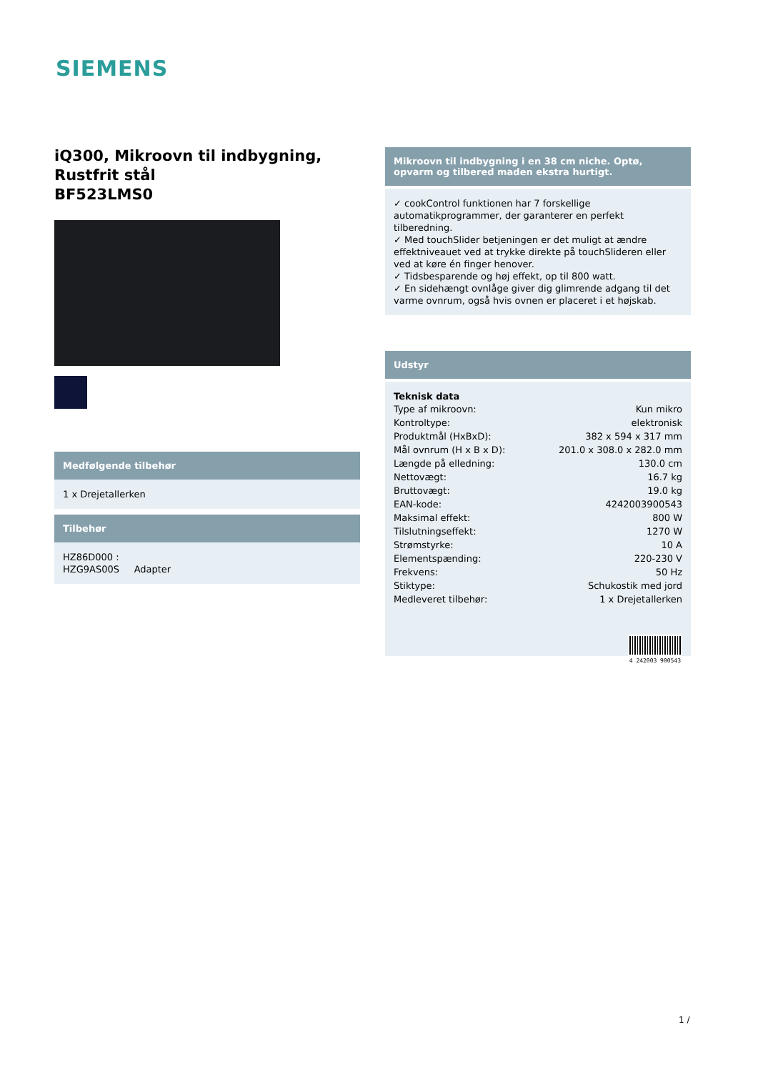SIEMENS
iQ300, Mikroovn til indbygning, Rustfrit stål
BF523LMS0
Medfølgende tilbehør
1 x Drejetallerken
Tilbehør
HZ86D000 :
HZG9AS00S Adapter
Mikroovn til indbygning i en 38 cm niche. Optø, opvarm og tilbered maden ekstra hurtigt.
✓ cookControl funktionen har 7 forskellige automatikprogrammer, der garanterer en perfekt tilberedning.
✓ Med touchSlider betjeningen er det muligt at ændre effektniveauet ved at trykke direkte på touchSlideren eller ved at køre én finger henover.
✓ Tidsbesparende og høj effekt, op til 800 watt.
✓ En sidehængt ovnlåge giver dig glimrende adgang til det varme ovnrum, også hvis ovnen er placeret i et højskab.
Udstyr
Teknisk data
| Type af mikroovn: | Kun mikro |
| Kontroltype: | elektronisk |
| Produktmål (HxBxD): | 382 x 594 x 317 mm |
| Mål ovnrum (H x B x D): | 201.0 x 308.0 x 282.0 mm |
| Længde på elledning: | 130.0 cm |
| Nettovægt: | 16.7 kg |
| Bruttovægt: | 19.0 kg |
| EAN-kode: | 4242003900543 |
| Maksimal effekt: | 800 W |
| Tilslutningseffekt: | 1270 W |
| Strømstyrke: | 10 A |
| Elementspænding: | 220-230 V |
| Frekvens: | 50 Hz |
| Stiktype: | Schukostik med jord |
| Medleveret tilbehør: | 1 x Drejetallerken |
4 242003 900543
1 /